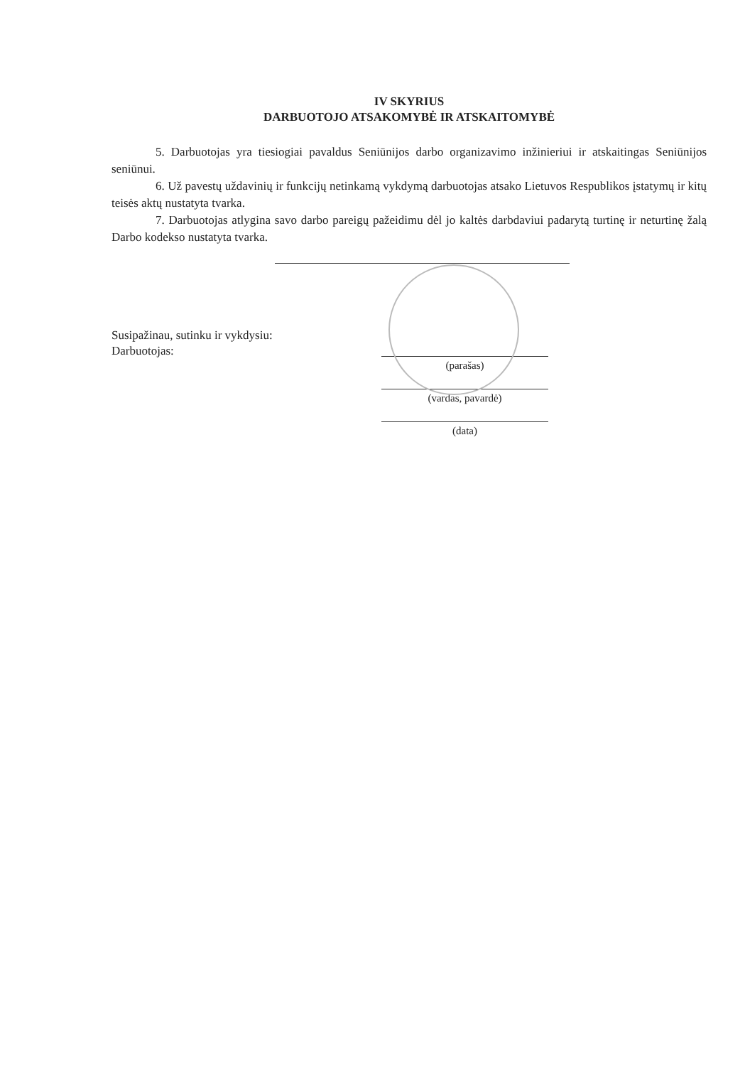IV SKYRIUS
DARBUOTOJO ATSAKOMYBĖ IR ATSKAITOMYBĖ
5. Darbuotojas yra tiesiogiai pavaldus Seniūnijos darbo organizavimo inžinieriui ir atskaitingas Seniūnijos seniūnui.
6. Už pavestų uždavinių ir funkcijų netinkamą vykdymą darbuotojas atsako Lietuvos Respublikos įstatymų ir kitų teisės aktų nustatyta tvarka.
7. Darbuotojas atlygina savo darbo pareigų pažeidimu dėl jo kaltės darbdaviui padarytą turtinę ir neturtinę žalą Darbo kodekso nustatyta tvarka.
Susipažinau, sutinku ir vykdysiu:
Darbuotojas:
(parašas)
(vardas, pavardė)
(data)